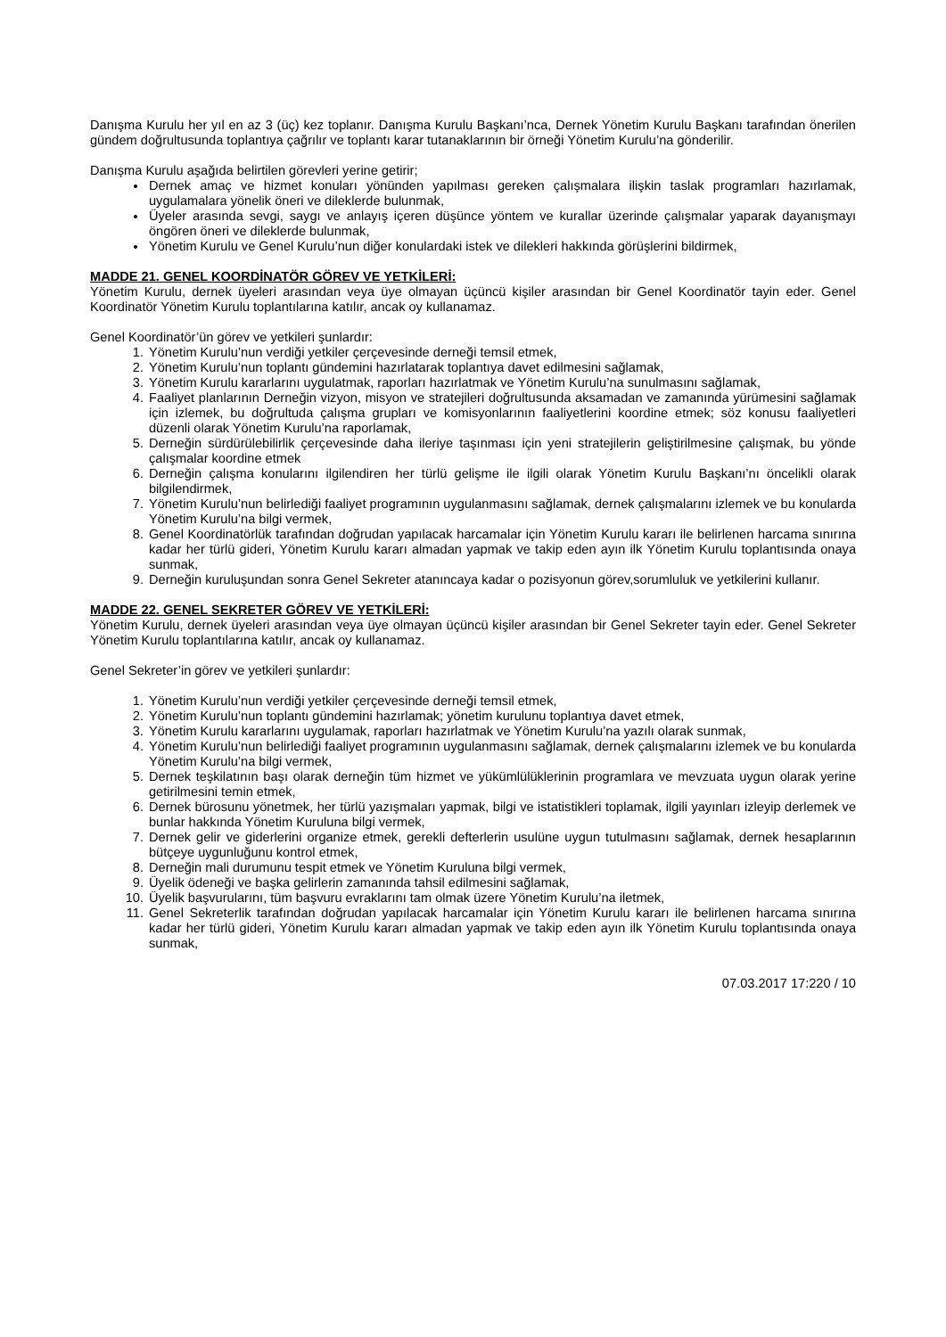Danışma Kurulu her yıl en az 3 (üç) kez toplanır. Danışma Kurulu Başkanı’nca, Dernek Yönetim Kurulu Başkanı tarafından önerilen gündem doğrultusunda toplantıya çağrılır ve toplantı karar tutanaklarının bir örneği Yönetim Kurulu’na gönderilir.
Danışma Kurulu aşağıda belirtilen görevleri yerine getirir;
Dernek amaç ve hizmet konuları yönünden yapılması gereken çalışmalara ilişkin taslak programları hazırlamak, uygulamalara yönelik öneri ve dileklerde bulunmak,
Üyeler arasında sevgi, saygı ve anlayış içeren düşünce yöntem ve kurallar üzerinde çalışmalar yaparak dayanışmayı öngören öneri ve dileklerde bulunmak,
Yönetim Kurulu ve Genel Kurulu’nun diğer konulardaki istek ve dilekleri hakkında görüşlerini bildirmek,
MADDE 21. GENEL KOORDİNATÖR GÖREV VE YETKİLERİ:
Yönetim Kurulu, dernek üyeleri arasından veya üye olmayan üçüncü kişiler arasından bir Genel Koordinatör tayin eder. Genel Koordinatör Yönetim Kurulu toplantılarına katılır, ancak oy kullanamaz.
Genel Koordinatör’ün görev ve yetkileri şunlardır:
1. Yönetim Kurulu’nun verdiği yetkiler çerçevesinde derneği temsil etmek,
2. Yönetim Kurulu’nun toplantı gündemini hazırlatarak toplantıya davet edilmesini sağlamak,
3. Yönetim Kurulu kararlarını uygulatmak, raporları hazırlatmak ve Yönetim Kurulu’na sunulmasını sağlamak,
4. Faaliyet planlarının Derneğin vizyon, misyon ve stratejileri doğrultusunda aksamadan ve zamanında yürümesini sağlamak için izlemek, bu doğrultuda çalışma grupları ve komisyonlarının faaliyetlerini koordine etmek; söz konusu faaliyetleri düzenli olarak Yönetim Kurulu’na raporlamak,
5. Derneğin sürdürülebilirlik çerçevesinde daha ileriye taşınması için yeni stratejilerin geliştirilmesine çalışmak, bu yönde çalışmalar koordine etmek
6. Derneğin çalışma konularını ilgilendiren her türlü gelişme ile ilgili olarak Yönetim Kurulu Başkanı’nı öncelikli olarak bilgilendirmek,
7. Yönetim Kurulu’nun belirlediği faaliyet programının uygulanmasını sağlamak, dernek çalışmalarını izlemek ve bu konularda Yönetim Kurulu’na bilgi vermek,
8. Genel Koordinatörlük tarafından doğrudan yapılacak harcamalar için Yönetim Kurulu kararı ile belirlenen harcama sınırına kadar her türlü gideri, Yönetim Kurulu kararı almadan yapmak ve takip eden ayın ilk Yönetim Kurulu toplantısında onaya sunmak,
9. Derneğin kuruluşundan sonra Genel Sekreter atanıncaya kadar o pozisyonun görev,sorumluluk ve yetkilerini kullanır.
MADDE 22. GENEL SEKRETER GÖREV VE YETKİLERİ:
Yönetim Kurulu, dernek üyeleri arasından veya üye olmayan üçüncü kişiler arasından bir Genel Sekreter tayin eder. Genel Sekreter Yönetim Kurulu toplantılarına katılır, ancak oy kullanamaz.
Genel Sekreter’in görev ve yetkileri şunlardır:
1. Yönetim Kurulu’nun verdiği yetkiler çerçevesinde derneği temsil etmek,
2. Yönetim Kurulu’nun toplantı gündemini hazırlamak; yönetim kurulunu toplantıya davet etmek,
3. Yönetim Kurulu kararlarını uygulamak, raporları hazırlatmak ve Yönetim Kurulu’na yazılı olarak sunmak,
4. Yönetim Kurulu’nun belirlediği faaliyet programının uygulanmasını sağlamak, dernek çalışmalarını izlemek ve bu konularda Yönetim Kurulu’na bilgi vermek,
5. Dernek teşkilatının başı olarak derneğin tüm hizmet ve yükümlülüklerinin programlara ve mevzuata uygun olarak yerine getirilmesini temin etmek,
6. Dernek bürosunu yönetmek, her türlü yazışmaları yapmak, bilgi ve istatistikleri toplamak, ilgili yayınları izleyip derlemek ve bunlar hakkında Yönetim Kuruluna bilgi vermek,
7. Dernek gelir ve giderlerini organize etmek, gerekli defterlerin usulüne uygun tutulmasını sağlamak, dernek hesaplarının bütçeye uygunluğunu kontrol etmek,
8. Derneğin mali durumunu tespit etmek ve Yönetim Kuruluna bilgi vermek,
9. Üyelik ödeneği ve başka gelirlerin zamanında tahsil edilmesini sağlamak,
10. Üyelik başvurularını, tüm başvuru evraklarını tam olmak üzere Yönetim Kurulu’na iletmek,
11. Genel Sekreterlik tarafından doğrudan yapılacak harcamalar için Yönetim Kurulu kararı ile belirlenen harcama sınırına kadar her türlü gideri, Yönetim Kurulu kararı almadan yapmak ve takip eden ayın ilk Yönetim Kurulu toplantısında onaya sunmak,
07.03.2017 17:220 / 10